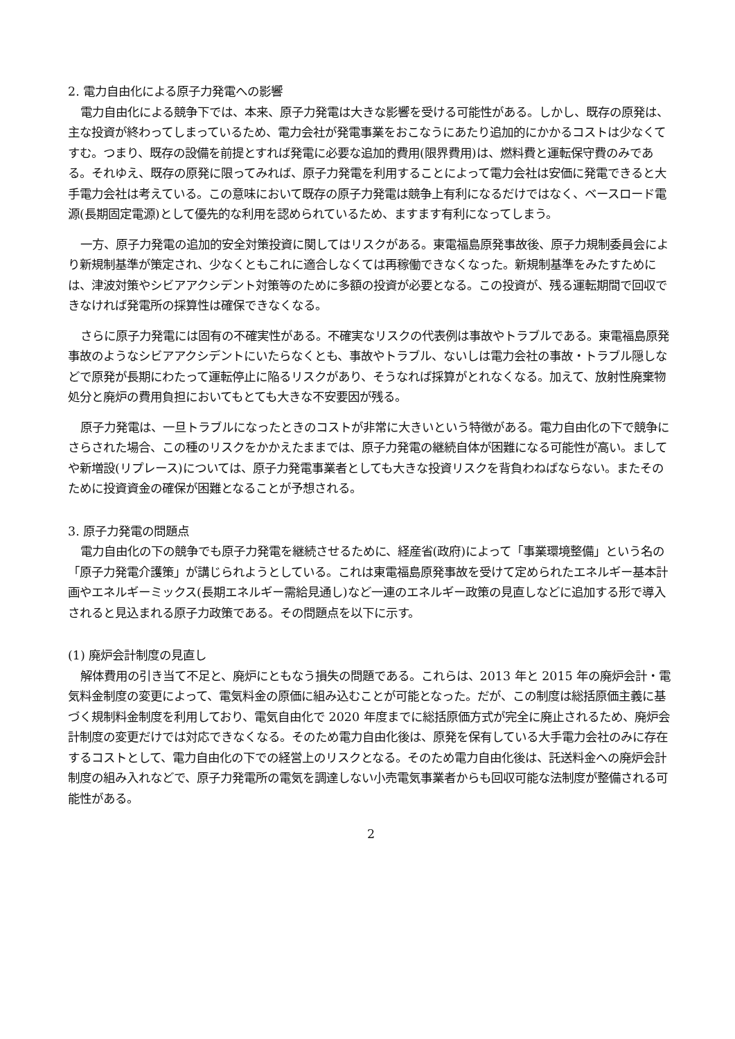2. 電力自由化による原子力発電への影響
電力自由化による競争下では、本来、原子力発電は大きな影響を受ける可能性がある。しかし、既存の原発は、主な投資が終わってしまっているため、電力会社が発電事業をおこなうにあたり追加的にかかるコストは少なくてすむ。つまり、既存の設備を前提とすれば発電に必要な追加的費用(限界費用)は、燃料費と運転保守費のみである。それゆえ、既存の原発に限ってみれば、原子力発電を利用することによって電力会社は安価に発電できると大手電力会社は考えている。この意味において既存の原子力発電は競争上有利になるだけではなく、ベースロード電源(長期固定電源)として優先的な利用を認められているため、ますます有利になってしまう。
一方、原子力発電の追加的安全対策投資に関してはリスクがある。東電福島原発事故後、原子力規制委員会により新規制基準が策定され、少なくともこれに適合しなくては再稼働できなくなった。新規制基準をみたすためには、津波対策やシビアアクシデント対策等のために多額の投資が必要となる。この投資が、残る運転期間で回収できなければ発電所の採算性は確保できなくなる。
さらに原子力発電には固有の不確実性がある。不確実なリスクの代表例は事故やトラブルである。東電福島原発事故のようなシビアアクシデントにいたらなくとも、事故やトラブル、ないしは電力会社の事故・トラブル隠しなどで原発が長期にわたって運転停止に陥るリスクがあり、そうなれば採算がとれなくなる。加えて、放射性廃棄物処分と廃炉の費用負担においてもとても大きな不安要因が残る。
原子力発電は、一旦トラブルになったときのコストが非常に大きいという特徴がある。電力自由化の下で競争にさらされた場合、この種のリスクをかかえたままでは、原子力発電の継続自体が困難になる可能性が高い。ましてや新増設(リプレース)については、原子力発電事業者としても大きな投資リスクを背負わねばならない。またそのために投資資金の確保が困難となることが予想される。
3. 原子力発電の問題点
電力自由化の下の競争でも原子力発電を継続させるために、経産省(政府)によって「事業環境整備」という名の「原子力発電介護策」が講じられようとしている。これは東電福島原発事故を受けて定められたエネルギー基本計画やエネルギーミックス(長期エネルギー需給見通し)など一連のエネルギー政策の見直しなどに追加する形で導入されると見込まれる原子力政策である。その問題点を以下に示す。
(1) 廃炉会計制度の見直し
解体費用の引き当て不足と、廃炉にともなう損失の問題である。これらは、2013 年と 2015 年の廃炉会計・電気料金制度の変更によって、電気料金の原価に組み込むことが可能となった。だが、この制度は総括原価主義に基づく規制料金制度を利用しており、電気自由化で 2020 年度までに総括原価方式が完全に廃止されるため、廃炉会計制度の変更だけでは対応できなくなる。そのため電力自由化後は、原発を保有している大手電力会社のみに存在するコストとして、電力自由化の下での経営上のリスクとなる。そのため電力自由化後は、託送料金への廃炉会計制度の組み入れなどで、原子力発電所の電気を調達しない小売電気事業者からも回収可能な法制度が整備される可能性がある。
2